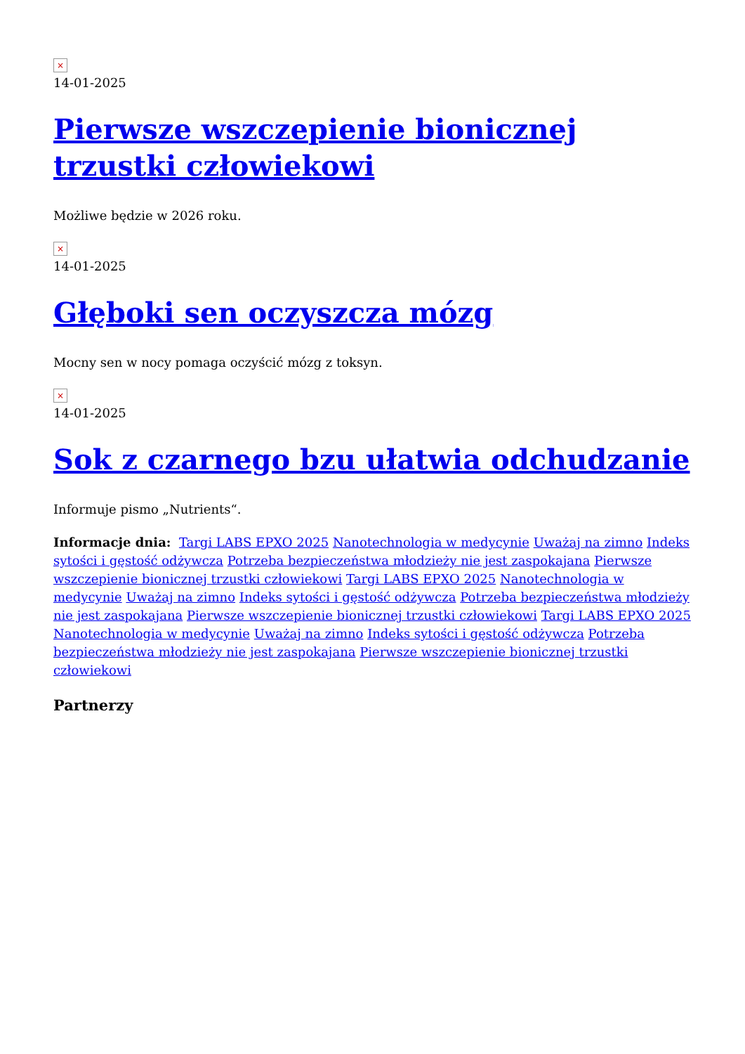×
14-01-2025
Pierwsze wszczepienie bionicznej trzustki człowiekowi
Możliwe będzie w 2026 roku.
×
14-01-2025
Głęboki sen oczyszcza mózg
Mocny sen w nocy pomaga oczyścić mózg z toksyn.
×
14-01-2025
Sok z czarnego bzu ułatwia odchudzanie
Informuje pismo „Nutrients“.
Informacje dnia: Targi LABS EPXO 2025 Nanotechnologia w medycynie Uważaj na zimno Indeks sytości i gęstość odżywcza Potrzeba bezpieczeństwa młodzieży nie jest zaspokajana Pierwsze wszczepienie bionicznej trzustki człowiekowi Targi LABS EPXO 2025 Nanotechnologia w medycynie Uważaj na zimno Indeks sytości i gęstość odżywcza Potrzeba bezpieczeństwa młodzieży nie jest zaspokajana Pierwsze wszczepienie bionicznej trzustki człowiekowi Targi LABS EPXO 2025 Nanotechnologia w medycynie Uważaj na zimno Indeks sytości i gęstość odżywcza Potrzeba bezpieczeństwa młodzieży nie jest zaspokajana Pierwsze wszczepienie bionicznej trzustki człowiekowi
Partnerzy